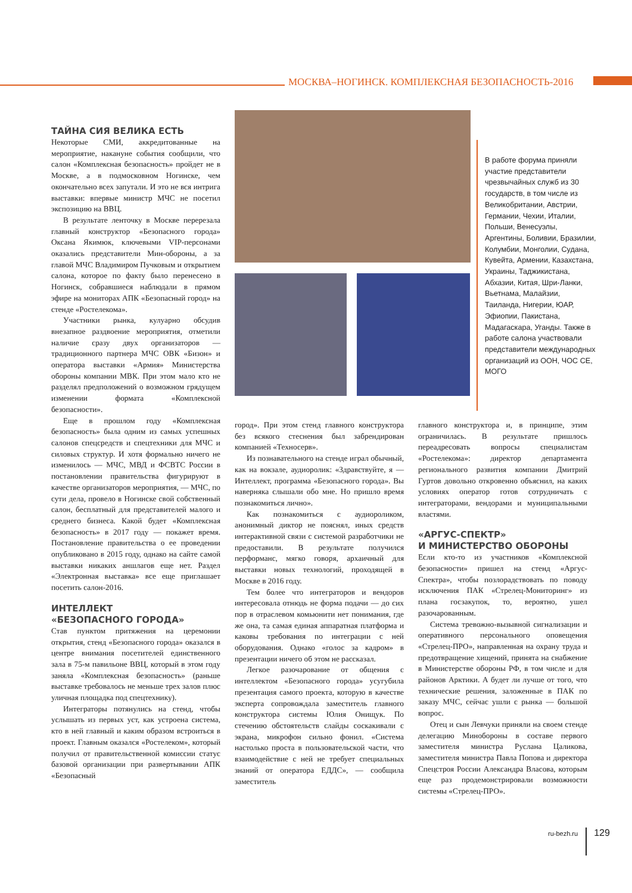МОСКВА–НОГИНСК. КОМПЛЕКСНАЯ БЕЗОПАСНОСТЬ-2016
В работе форума приняли участие представители чрезвычайных служб из 30 государств, в том числе из Великобритании, Австрии, Германии, Чехии, Италии, Польши, Венесуэлы, Аргентины, Боливии, Бразилии, Колумбии, Монголии, Судана, Кувейта, Армении, Казахстана, Украины, Таджикистана, Абхазии, Китая, Шри-Ланки, Вьетнама, Малайзии, Таиланда, Нигерии, ЮАР, Эфиопии, Пакистана, Мадагаскара, Уганды. Также в работе салона участвовали представители международных организаций из ООН, ЧОС СЕ, МОГО
ТАЙНА СИЯ ВЕЛИКА ЕСТЬ
Некоторые СМИ, аккредитованные на мероприятие, накануне события сообщили, что салон «Комплексная безопасность» пройдет не в Москве, а в подмосковном Ногинске, чем окончательно всех запутали. И это не вся интрига выставки: впервые министр МЧС не посетил экспозицию на ВВЦ.
В результате ленточку в Москве перерезала главный конструктор «Безопасного города» Оксана Якимюк, ключевыми VIP-персонами оказались представители Мин-обороны, а за главой МЧС Владимиром Пучковым и открытием салона, которое по факту было перенесено в Ногинск, собравшиеся наблюдали в прямом эфире на мониторах АПК «Безопасный город» на стенде «Ростелекома».
Участники рынка, кулуарно обсудив внезапное раздвоение мероприятия, отметили наличие сразу двух организаторов — традиционного партнера МЧС ОВК «Бизон» и оператора выставки «Армия» Министерства обороны компании МВК. При этом мало кто не разделял предположений о возможном грядущем изменении формата «Комплексной безопасности».
Еще в прошлом году «Комплексная безопасность» была одним из самых успешных салонов спецсредств и спецтехники для МЧС и силовых структур. И хотя формально ничего не изменилось — МЧС, МВД и ФСВТС России в постановлении правительства фигурируют в качестве организаторов мероприятия, — МЧС, по сути дела, провело в Ногинске свой собственный салон, бесплатный для представителей малого и среднего бизнеса. Какой будет «Комплексная безопасность» в 2017 году — покажет время. Постановление правительства о ее проведении опубликовано в 2015 году, однако на сайте самой выставки никаких аншлагов еще нет. Раздел «Электронная выставка» все еще приглашает посетить салон-2016.
ИНТЕЛЛЕКТ
«БЕЗОПАСНОГО ГОРОДА»
Став пунктом притяжения на церемонии открытия, стенд «Безопасного города» оказался в центре внимания посетителей единственного зала в 75-м павильоне ВВЦ, который в этом году заняла «Комплексная безопасность» (раньше выставке требовалось не меньше трех залов плюс уличная площадка под спецтехнику).
Интеграторы потянулись на стенд, чтобы услышать из первых уст, как устроена система, кто в ней главный и каким образом встроиться в проект. Главным оказался «Ростелеком», который получил от правительственной комиссии статус базовой организации при развертывании АПК «Безопасный
город». При этом стенд главного конструктора без всякого стеснения был забрендирован компанией «Техносерв».
Из познавательного на стенде играл обычный, как на вокзале, аудиоролик: «Здравствуйте, я — Интеллект, программа «Безопасного города». Вы наверняка слышали обо мне. Но пришло время познакомиться лично».
Как познакомиться с аудиороликом, анонимный диктор не пояснял, иных средств интерактивной связи с системой разработчики не предоставили. В результате получился перформанс, мягко говоря, архаичный для выставки новых технологий, проходящей в Москве в 2016 году.
Тем более что интеграторов и вендоров интересовала отнюдь не форма подачи — до сих пор в отраслевом комьюнити нет понимания, где же она, та самая единая аппаратная платформа и каковы требования по интеграции с ней оборудования. Однако «голос за кадром» в презентации ничего об этом не рассказал.
Легкое разочарование от общения с интеллектом «Безопасного города» усугубила презентация самого проекта, которую в качестве эксперта сопровождала заместитель главного конструктора системы Юлия Онищук. По стечению обстоятельств слайды соскакивали с экрана, микрофон сильно фонил. «Система настолько проста в пользовательской части, что взаимодействие с ней не требует специальных знаний от оператора ЕДДС», — сообщила заместитель
главного конструктора и, в принципе, этим ограничилась. В результате пришлось переадресовать вопросы специалистам «Ростелекома»: директор департамента регионального развития компании Дмитрий Гуртов довольно откровенно объяснил, на каких условиях оператор готов сотрудничать с интеграторами, вендорами и муниципальными властями.
«АРГУС-СПЕКТР»
И МИНИСТЕРСТВО ОБОРОНЫ
Если кто-то из участников «Комплексной безопасности» пришел на стенд «Аргус-Спектра», чтобы позлорадствовать по поводу исключения ПАК «Стрелец-Мониторинг» из плана госзакупок, то, вероятно, ушел разочарованным.
Система тревожно-вызывной сигнализации и оперативного персонального оповещения «Стрелец-ПРО», направленная на охрану труда и предотвращение хищений, принята на снабжение в Министерстве обороны РФ, в том числе и для районов Арктики. А будет ли лучше от того, что технические решения, заложенные в ПАК по заказу МЧС, сейчас ушли с рынка — большой вопрос.
Отец и сын Левчуки приняли на своем стенде делегацию Минобороны в составе первого заместителя министра Руслана Цаликова, заместителя министра Павла Попова и директора Спецстроя России Александра Власова, которым еще раз продемонстрировали возможности системы «Стрелец-ПРО».
ru-bezh.ru 129